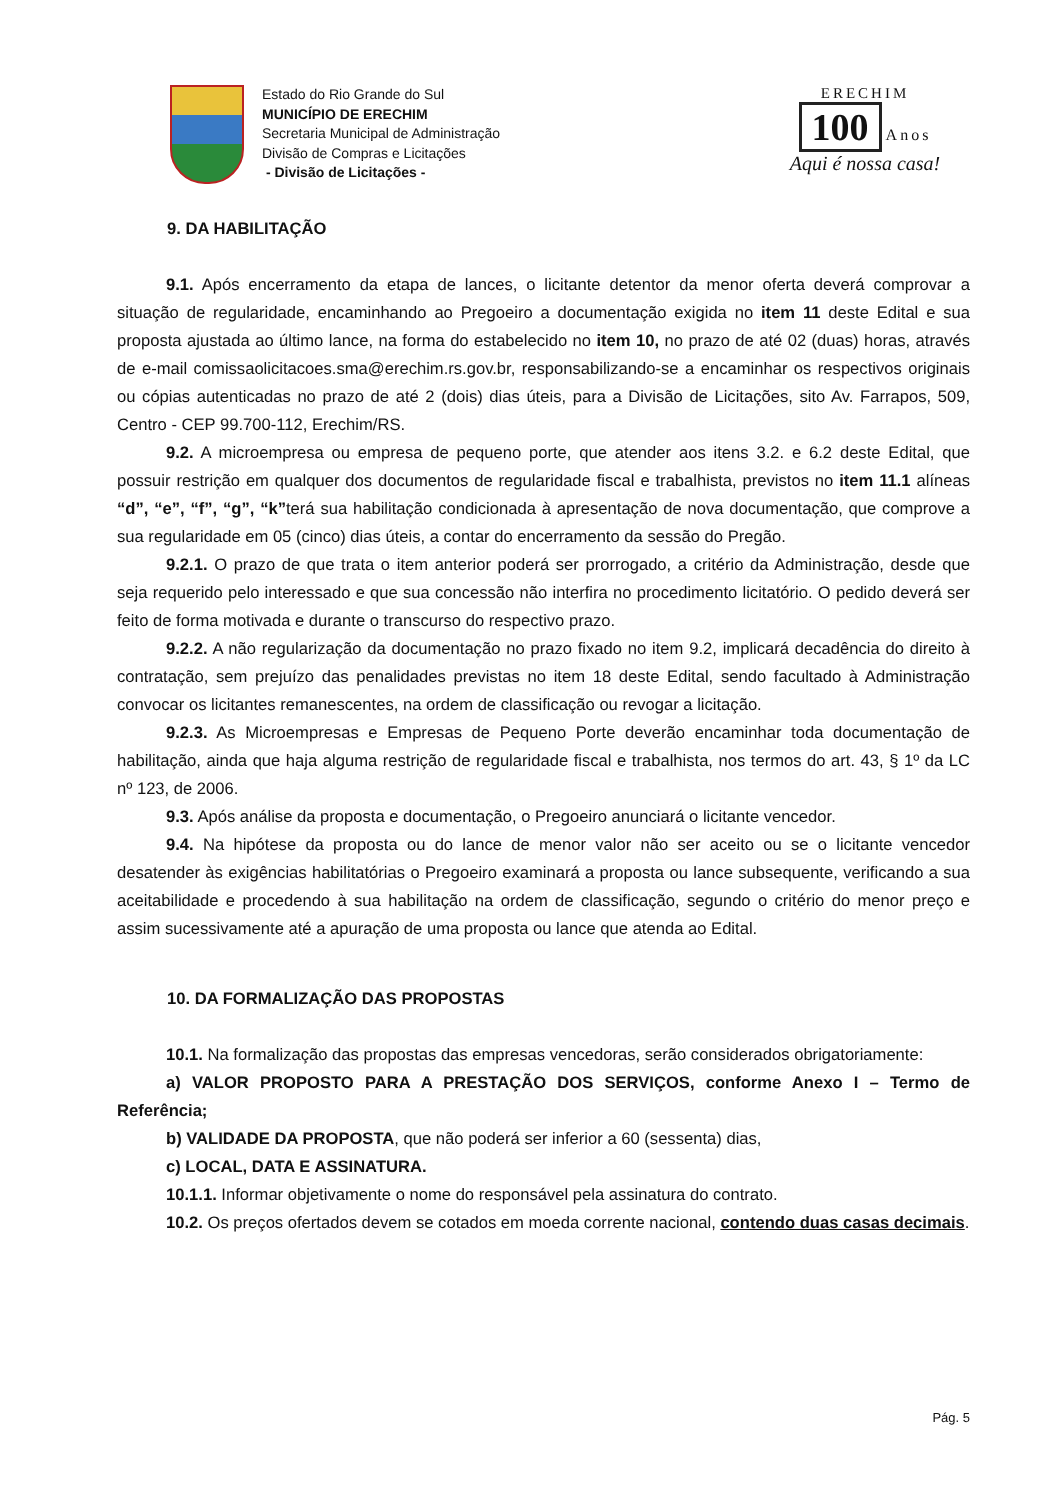Estado do Rio Grande do Sul
MUNICÍPIO DE ERECHIM
Secretaria Municipal de Administração
Divisão de Compras e Licitações
- Divisão de Licitações -
ERECHIM
100
Anos
Aqui é nossa casa!
9. DA HABILITAÇÃO
9.1. Após encerramento da etapa de lances, o licitante detentor da menor oferta deverá comprovar a situação de regularidade, encaminhando ao Pregoeiro a documentação exigida no item 11 deste Edital e sua proposta ajustada ao último lance, na forma do estabelecido no item 10, no prazo de até 02 (duas) horas, através de e-mail comissaolicitacoes.sma@erechim.rs.gov.br, responsabilizando-se a encaminhar os respectivos originais ou cópias autenticadas no prazo de até 2 (dois) dias úteis, para a Divisão de Licitações, sito Av. Farrapos, 509, Centro - CEP 99.700-112, Erechim/RS.
9.2. A microempresa ou empresa de pequeno porte, que atender aos itens 3.2. e 6.2 deste Edital, que possuir restrição em qualquer dos documentos de regularidade fiscal e trabalhista, previstos no item 11.1 alíneas “d”, “e”, “f”, “g”, “k”terá sua habilitação condicionada à apresentação de nova documentação, que comprove a sua regularidade em 05 (cinco) dias úteis, a contar do encerramento da sessão do Pregão.
9.2.1. O prazo de que trata o item anterior poderá ser prorrogado, a critério da Administração, desde que seja requerido pelo interessado e que sua concessão não interfira no procedimento licitatório. O pedido deverá ser feito de forma motivada e durante o transcurso do respectivo prazo.
9.2.2. A não regularização da documentação no prazo fixado no item 9.2, implicará decadência do direito à contratação, sem prejuízo das penalidades previstas no item 18 deste Edital, sendo facultado à Administração convocar os licitantes remanescentes, na ordem de classificação ou revogar a licitação.
9.2.3. As Microempresas e Empresas de Pequeno Porte deverão encaminhar toda documentação de habilitação, ainda que haja alguma restrição de regularidade fiscal e trabalhista, nos termos do art. 43, § 1º da LC nº 123, de 2006.
9.3. Após análise da proposta e documentação, o Pregoeiro anunciará o licitante vencedor.
9.4. Na hipótese da proposta ou do lance de menor valor não ser aceito ou se o licitante vencedor desatender às exigências habilitatórias o Pregoeiro examinará a proposta ou lance subsequente, verificando a sua aceitabilidade e procedendo à sua habilitação na ordem de classificação, segundo o critério do menor preço e assim sucessivamente até a apuração de uma proposta ou lance que atenda ao Edital.
10. DA FORMALIZAÇÃO DAS PROPOSTAS
10.1. Na formalização das propostas das empresas vencedoras, serão considerados obrigatoriamente:
a) VALOR PROPOSTO PARA A PRESTAÇÃO DOS SERVIÇOS, conforme Anexo I – Termo de Referência;
b) VALIDADE DA PROPOSTA, que não poderá ser inferior a 60 (sessenta) dias,
c) LOCAL, DATA E ASSINATURA.
10.1.1. Informar objetivamente o nome do responsável pela assinatura do contrato.
10.2. Os preços ofertados devem se cotados em moeda corrente nacional, contendo duas casas decimais.
Pág. 5